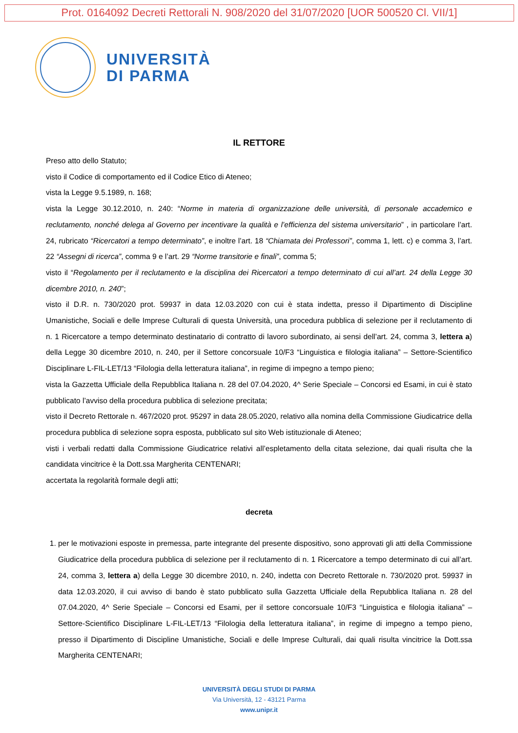Prot. 0164092 Decreti Rettorali N. 908/2020 del 31/07/2020 [UOR 500520 Cl. VII/1]
UNIVERSITÀ
DI PARMA
IL RETTORE
Preso atto dello Statuto;
visto il Codice di comportamento ed il Codice Etico di Ateneo;
vista la Legge 9.5.1989, n. 168;
vista la Legge 30.12.2010, n. 240: “Norme in materia di organizzazione delle università, di personale accademico e reclutamento, nonché delega al Governo per incentivare la qualità e l’efficienza del sistema universitario” , in particolare l’art. 24, rubricato “Ricercatori a tempo determinato”, e inoltre l’art. 18 “Chiamata dei Professori”, comma 1, lett. c) e comma 3, l’art. 22 “Assegni di ricerca”, comma 9 e l’art. 29 “Norme transitorie e finali”, comma 5;
visto il “Regolamento per il reclutamento e la disciplina dei Ricercatori a tempo determinato di cui all’art. 24 della Legge 30 dicembre 2010, n. 240”;
visto il D.R. n. 730/2020 prot. 59937 in data 12.03.2020 con cui è stata indetta, presso il Dipartimento di Discipline Umanistiche, Sociali e delle Imprese Culturali di questa Università, una procedura pubblica di selezione per il reclutamento di n. 1 Ricercatore a tempo determinato destinatario di contratto di lavoro subordinato, ai sensi dell’art. 24, comma 3, lettera a) della Legge 30 dicembre 2010, n. 240, per il Settore concorsuale 10/F3 “Linguistica e filologia italiana” – Settore-Scientifico Disciplinare L-FIL-LET/13 “Filologia della letteratura italiana”, in regime di impegno a tempo pieno;
vista la Gazzetta Ufficiale della Repubblica Italiana n. 28 del 07.04.2020, 4^ Serie Speciale – Concorsi ed Esami, in cui è stato pubblicato l’avviso della procedura pubblica di selezione precitata;
visto il Decreto Rettorale n. 467/2020 prot. 95297 in data 28.05.2020, relativo alla nomina della Commissione Giudicatrice della procedura pubblica di selezione sopra esposta, pubblicato sul sito Web istituzionale di Ateneo;
visti i verbali redatti dalla Commissione Giudicatrice relativi all’espletamento della citata selezione, dai quali risulta che la candidata vincitrice è la Dott.ssa Margherita CENTENARI;
accertata la regolarità formale degli atti;
decreta
1. per le motivazioni esposte in premessa, parte integrante del presente dispositivo, sono approvati gli atti della Commissione Giudicatrice della procedura pubblica di selezione per il reclutamento di n. 1 Ricercatore a tempo determinato di cui all’art. 24, comma 3, lettera a) della Legge 30 dicembre 2010, n. 240, indetta con Decreto Rettorale n. 730/2020 prot. 59937 in data 12.03.2020, il cui avviso di bando è stato pubblicato sulla Gazzetta Ufficiale della Repubblica Italiana n. 28 del 07.04.2020, 4^ Serie Speciale – Concorsi ed Esami, per il settore concorsuale 10/F3 “Linguistica e filologia italiana” – Settore-Scientifico Disciplinare L-FIL-LET/13 “Filologia della letteratura italiana”, in regime di impegno a tempo pieno, presso il Dipartimento di Discipline Umanistiche, Sociali e delle Imprese Culturali, dai quali risulta vincitrice la Dott.ssa Margherita CENTENARI;
UNIVERSITÀ DEGLI STUDI DI PARMA
Via Università, 12 - 43121 Parma
www.unipr.it